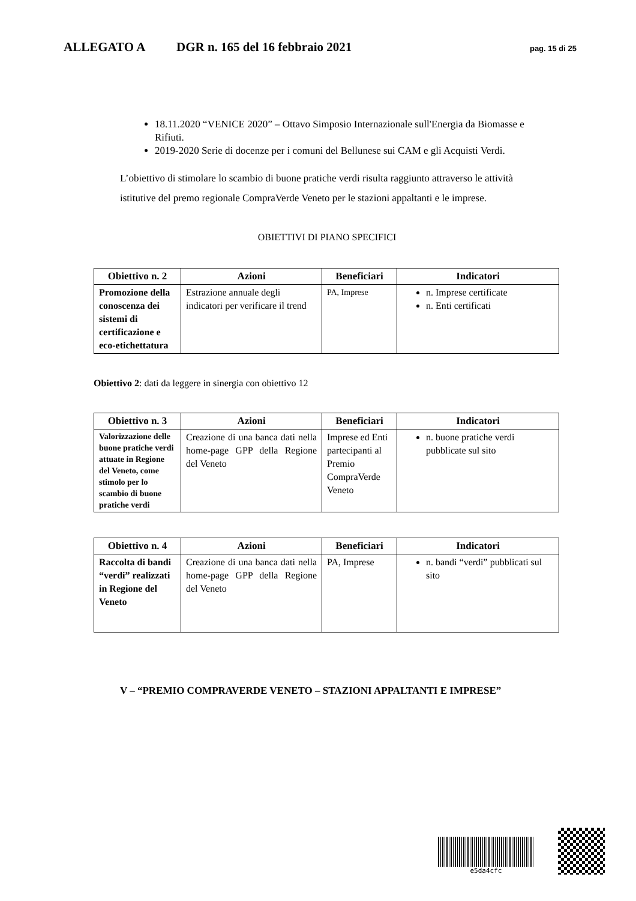ALLEGATO A DGR n. 165 del 16 febbraio 2021 pag. 15 di 25
18.11.2020 “VENICE 2020” – Ottavo Simposio Internazionale sull'Energia da Biomasse e Rifiuti.
2019-2020 Serie di docenze per i comuni del Bellunese sui CAM e gli Acquisti Verdi.
L’obiettivo di stimolare lo scambio di buone pratiche verdi risulta raggiunto attraverso le attività istitutive del premo regionale CompraVerde Veneto per le stazioni appaltanti e le imprese.
OBIETTIVI DI PIANO SPECIFICI
| Obiettivo n. 2 | Azioni | Beneficiari | Indicatori |
| --- | --- | --- | --- |
| Promozione della conoscenza dei sistemi di certificazione e eco-etichettatura | Estrazione annuale degli indicatori per verificare il trend | PA, Imprese | n. Imprese certificate n. Enti certificati |
Obiettivo 2: dati da leggere in sinergia con obiettivo 12
| Obiettivo n. 3 | Azioni | Beneficiari | Indicatori |
| --- | --- | --- | --- |
| Valorizzazione delle buone pratiche verdi attuate in Regione del Veneto, come stimolo per lo scambio di buone pratiche verdi | Creazione di una banca dati nella home-page GPP della Regione del Veneto | Imprese ed Enti partecipanti al Premio CompraVerde Veneto | n. buone pratiche verdi pubblicate sul sito |
| Obiettivo n. 4 | Azioni | Beneficiari | Indicatori |
| --- | --- | --- | --- |
| Raccolta di bandi “verdi” realizzati in Regione del Veneto | Creazione di una banca dati nella home-page GPP della Regione del Veneto | PA, Imprese | n. bandi “verdi” pubblicati sul sito |
V – “PREMIO COMPRAVERDE VENETO – STAZIONI APPALTANTI E IMPRESE”
e5da4cfc